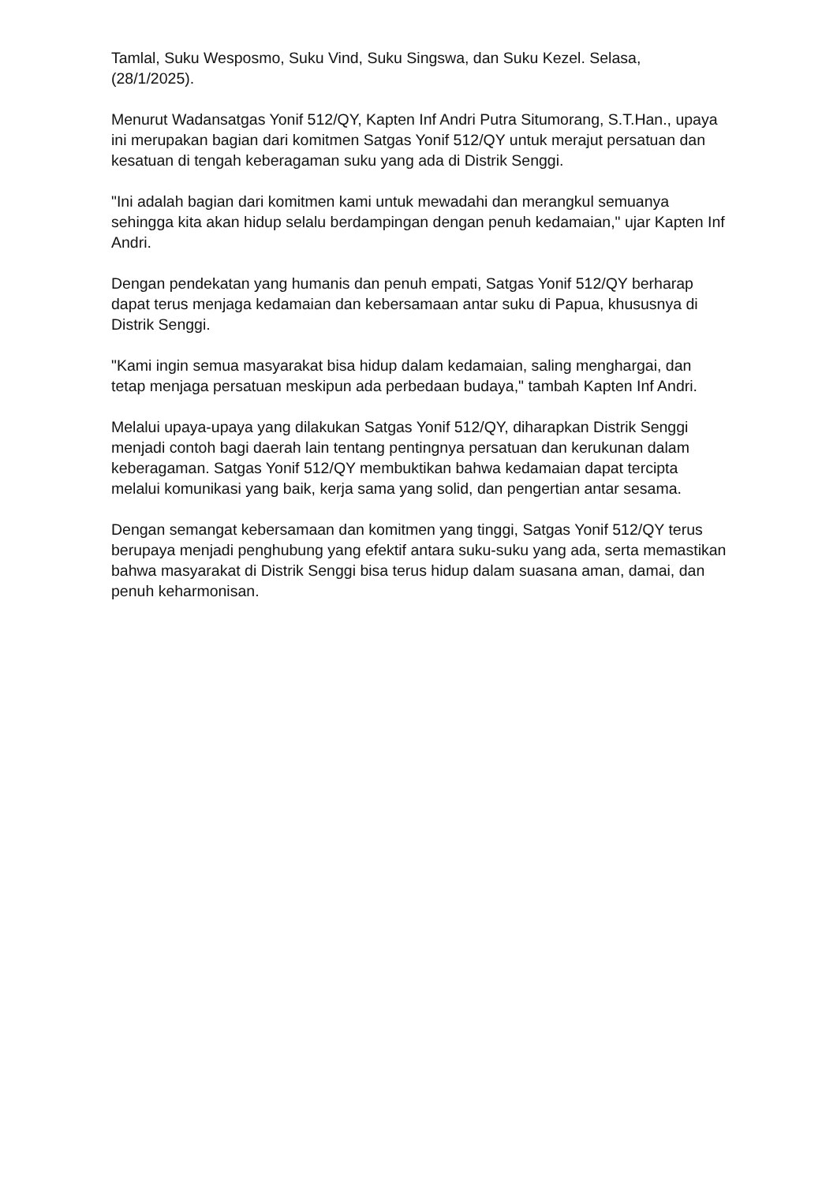Tamlal, Suku Wesposmo, Suku Vind, Suku Singswa, dan Suku Kezel. Selasa, (28/1/2025).
Menurut Wadansatgas Yonif 512/QY, Kapten Inf Andri Putra Situmorang, S.T.Han., upaya ini merupakan bagian dari komitmen Satgas Yonif 512/QY untuk merajut persatuan dan kesatuan di tengah keberagaman suku yang ada di Distrik Senggi.
"Ini adalah bagian dari komitmen kami untuk mewadahi dan merangkul semuanya sehingga kita akan hidup selalu berdampingan dengan penuh kedamaian," ujar Kapten Inf Andri.
Dengan pendekatan yang humanis dan penuh empati, Satgas Yonif 512/QY berharap dapat terus menjaga kedamaian dan kebersamaan antar suku di Papua, khususnya di Distrik Senggi.
"Kami ingin semua masyarakat bisa hidup dalam kedamaian, saling menghargai, dan tetap menjaga persatuan meskipun ada perbedaan budaya," tambah Kapten Inf Andri.
Melalui upaya-upaya yang dilakukan Satgas Yonif 512/QY, diharapkan Distrik Senggi menjadi contoh bagi daerah lain tentang pentingnya persatuan dan kerukunan dalam keberagaman. Satgas Yonif 512/QY membuktikan bahwa kedamaian dapat tercipta melalui komunikasi yang baik, kerja sama yang solid, dan pengertian antar sesama.
Dengan semangat kebersamaan dan komitmen yang tinggi, Satgas Yonif 512/QY terus berupaya menjadi penghubung yang efektif antara suku-suku yang ada, serta memastikan bahwa masyarakat di Distrik Senggi bisa terus hidup dalam suasana aman, damai, dan penuh keharmonisan.